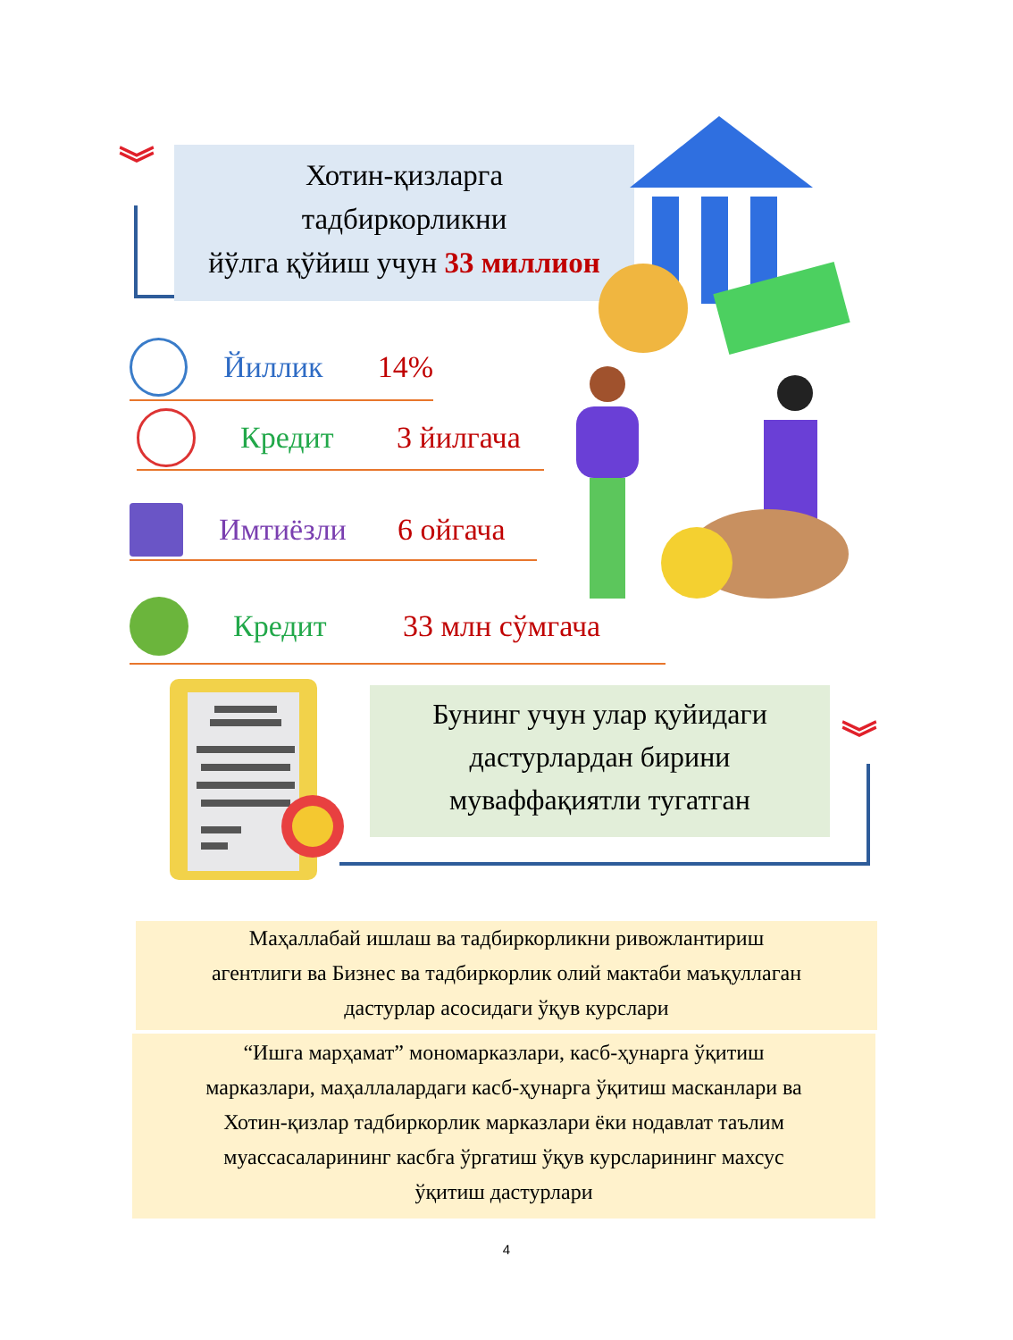︾
Хотин-қизларга
тадбиркорликни
йўлга қўйиш учун 33 миллион
Йиллик 14%
Кредит 3 йилгача
Имтиёзли 6 ойгача
Кредит 33 млн сўмгача
Бунинг учун улар қуйидаги
дастурлардан бирини
муваффақиятли тугатган
︾
Маҳаллабай ишлаш ва тадбиркорликни ривожлантириш
агентлиги ва Бизнес ва тадбиркорлик олий мактаби маъқуллаган
дастурлар асосидаги ўқув курслари
“Ишга марҳамат” мономарказлари, касб-ҳунарга ўқитиш
марказлари, маҳаллалардаги касб-ҳунарга ўқитиш масканлари ва
Хотин-қизлар тадбиркорлик марказлари ёки нодавлат таълим
муассасаларининг касбга ўргатиш ўқув курсларининг махсус
ўқитиш дастурлари
4